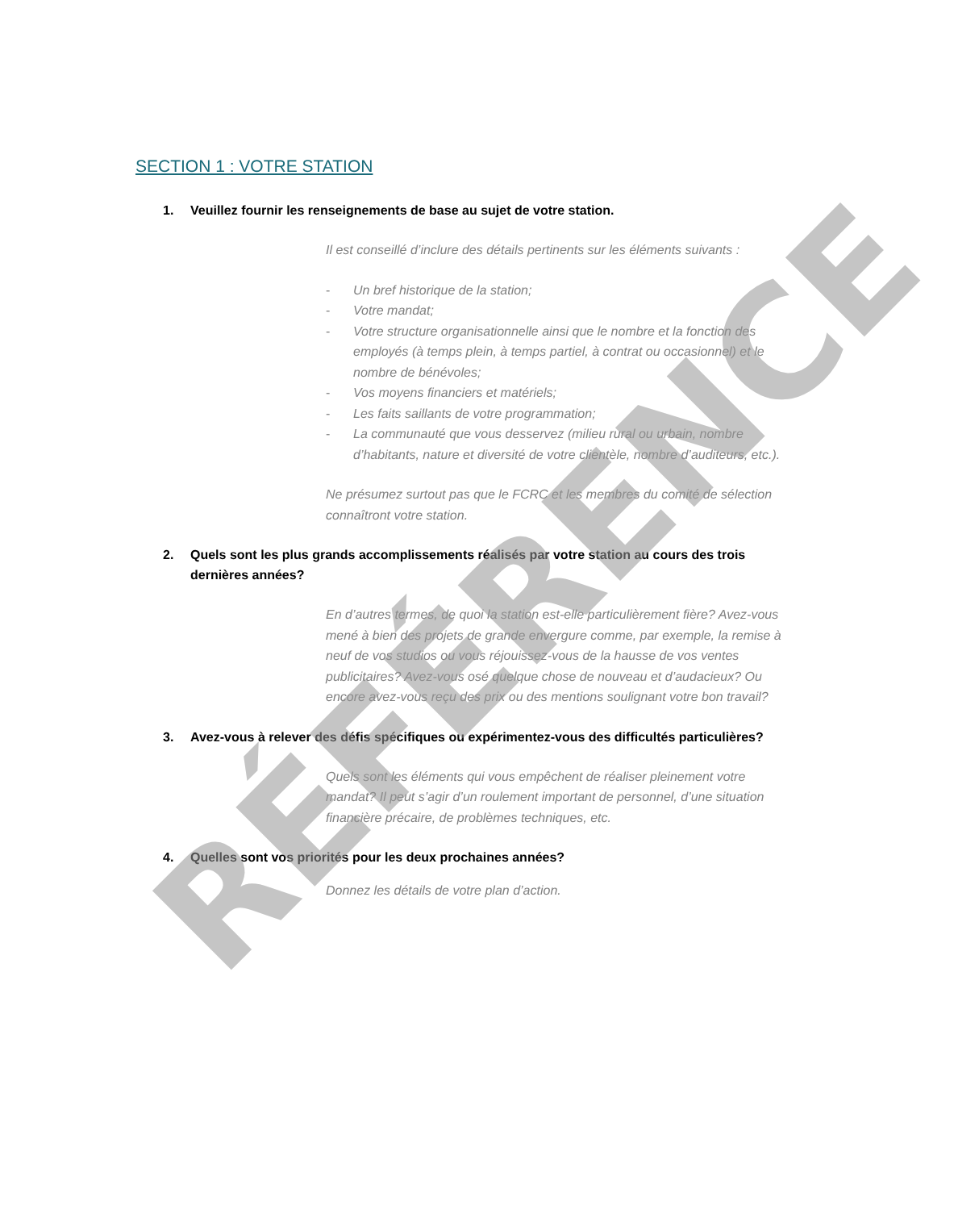SECTION 1 : VOTRE STATION
1. Veuillez fournir les renseignements de base au sujet de votre station.
Il est conseillé d’inclure des détails pertinents sur les éléments suivants :
- Un bref historique de la station;
- Votre mandat;
- Votre structure organisationnelle ainsi que le nombre et la fonction des employés (à temps plein, à temps partiel, à contrat ou occasionnel) et le nombre de bénévoles;
- Vos moyens financiers et matériels;
- Les faits saillants de votre programmation;
- La communauté que vous desservez (milieu rural ou urbain, nombre d’habitants, nature et diversité de votre clientèle, nombre d’auditeurs, etc.).
Ne présumez surtout pas que le FCRC et les membres du comité de sélection connaîtront votre station.
2. Quels sont les plus grands accomplissements réalisés par votre station au cours des trois dernières années?
En d’autres termes, de quoi la station est-elle particulièrement fière? Avez-vous mené à bien des projets de grande envergure comme, par exemple, la remise à neuf de vos studios ou vous réjouissez-vous de la hausse de vos ventes publicitaires? Avez-vous osé quelque chose de nouveau et d’audacieux? Ou encore avez-vous reçu des prix ou des mentions soulignant votre bon travail?
3. Avez-vous à relever des défis spécifiques ou expérimentez-vous des difficultés particulières?
Quels sont les éléments qui vous empêchent de réaliser pleinement votre mandat? Il peut s’agir d’un roulement important de personnel, d’une situation financière précaire, de problèmes techniques, etc.
4. Quelles sont vos priorités pour les deux prochaines années?
Donnez les détails de votre plan d’action.
RÉFÉRENCE